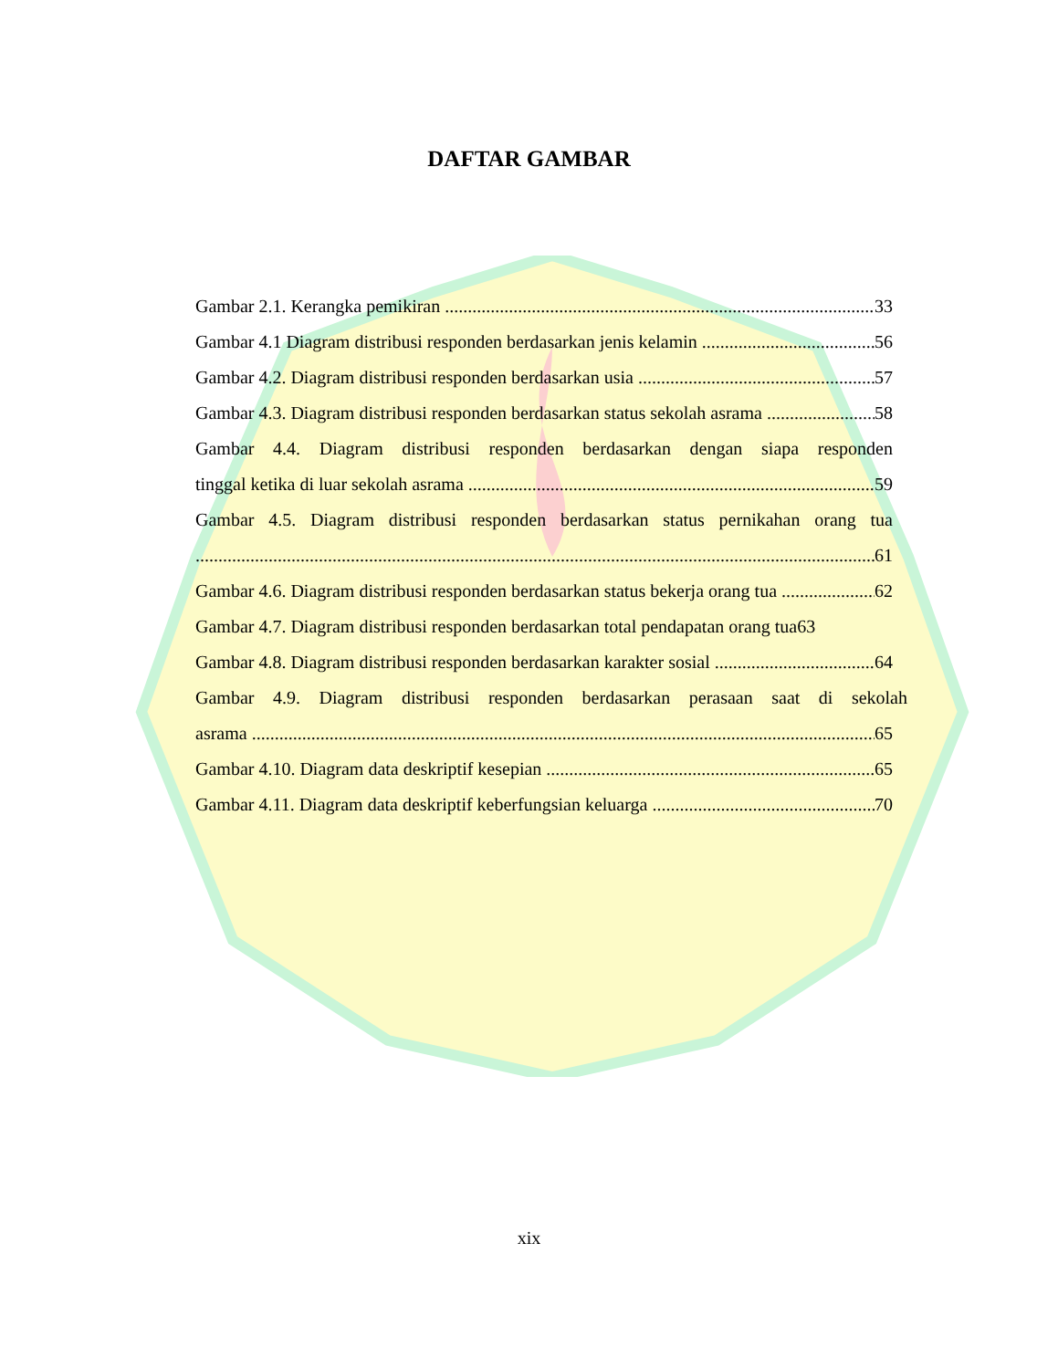DAFTAR GAMBAR
Gambar 2.1. Kerangka pemikiran 33
Gambar 4.1 Diagram distribusi responden berdasarkan jenis kelamin 56
Gambar 4.2. Diagram distribusi responden berdasarkan usia 57
Gambar 4.3. Diagram distribusi responden berdasarkan status sekolah asrama 58
Gambar 4.4. Diagram distribusi responden berdasarkan dengan siapa responden
tinggal ketika di luar sekolah asrama 59
Gambar 4.5. Diagram distribusi responden berdasarkan status pernikahan orang tua
61
Gambar 4.6. Diagram distribusi responden berdasarkan status bekerja orang tua 62
Gambar 4.7. Diagram distribusi responden berdasarkan total pendapatan orang tua63
Gambar 4.8. Diagram distribusi responden berdasarkan karakter sosial 64
Gambar 4.9. Diagram distribusi responden berdasarkan perasaan saat di sekolah
asrama 65
Gambar 4.10. Diagram data deskriptif kesepian 65
Gambar 4.11. Diagram data deskriptif keberfungsian keluarga 70
xix